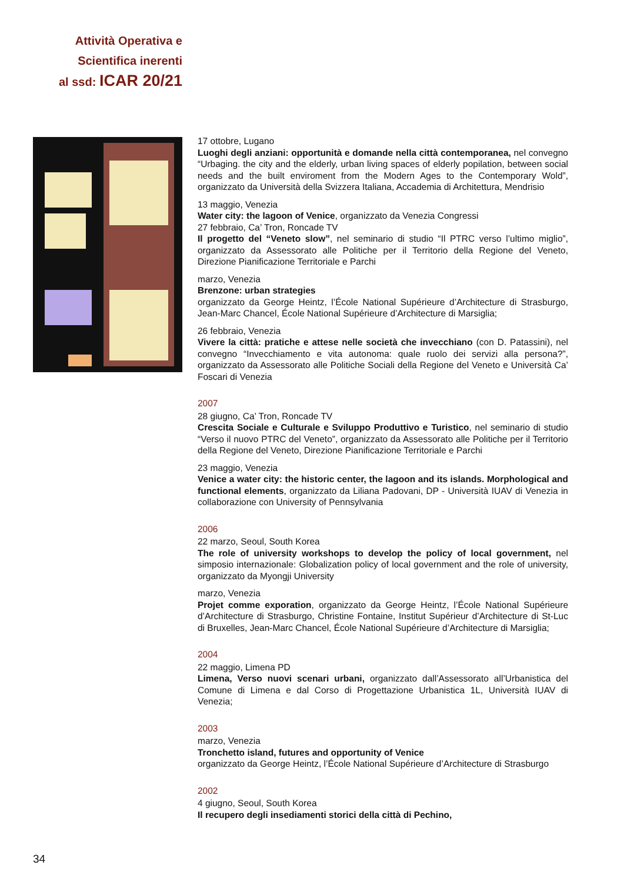Attività Operativa e
Scientifica inerenti
al ssd: ICAR 20/21
17 ottobre, Lugano
Luoghi degli anziani: opportunità e domande nella città contemporanea, nel convegno “Urbaging. the city and the elderly, urban living spaces of elderly popilation, between social needs and the built enviroment from the Modern Ages to the Contemporary Wold”, organizzato da Università della Svizzera Italiana, Accademia di Architettura, Mendrisio
13 maggio, Venezia
Water city: the lagoon of Venice, organizzato da Venezia Congressi
27 febbraio, Ca’ Tron, Roncade TV
Il progetto del “Veneto slow”, nel seminario di studio “Il PTRC verso l’ultimo miglio”, organizzato da Assessorato alle Politiche per il Territorio della Regione del Veneto, Direzione Pianificazione Territoriale e Parchi
marzo, Venezia
Brenzone: urban strategies
organizzato da George Heintz, l’École National Supérieure d’Architecture di Strasburgo, Jean-Marc Chancel, École National Supérieure d’Architecture di Marsiglia;
26 febbraio, Venezia
Vivere la città: pratiche e attese nelle società che invecchiano (con D. Patassini), nel convegno “Invecchiamento e vita autonoma: quale ruolo dei servizi alla persona?”, organizzato da Assessorato alle Politiche Sociali della Regione del Veneto e Università Ca’ Foscari di Venezia
2007
28 giugno, Ca’ Tron, Roncade TV
Crescita Sociale e Culturale e Sviluppo Produttivo e Turistico, nel seminario di studio “Verso il nuovo PTRC del Veneto”, organizzato da Assessorato alle Politiche per il Territorio della Regione del Veneto, Direzione Pianificazione Territoriale e Parchi
23 maggio, Venezia
Venice a water city: the historic center, the lagoon and its islands. Morphological and functional elements, organizzato da Liliana Padovani, DP - Università IUAV di Venezia in collaborazione con University of Pennsylvania
2006
22 marzo, Seoul, South Korea
The role of university workshops to develop the policy of local government, nel simposio internazionale: Globalization policy of local government and the role of university, organizzato da Myongji University
marzo, Venezia
Projet comme exporation, organizzato da George Heintz, l’École National Supérieure d’Architecture di Strasburgo, Christine Fontaine, Institut Supérieur d’Architecture di St-Luc di Bruxelles, Jean-Marc Chancel, École National Supérieure d’Architecture di Marsiglia;
2004
22 maggio, Limena PD
Limena, Verso nuovi scenari urbani, organizzato dall’Assessorato all’Urbanistica del Comune di Limena e dal Corso di Progettazione Urbanistica 1L, Università IUAV di Venezia;
2003
marzo, Venezia
Tronchetto island, futures and opportunity of Venice
organizzato da George Heintz, l’École National Supérieure d’Architecture di Strasburgo
2002
4 giugno, Seoul, South Korea
Il recupero degli insediamenti storici della città di Pechino,
34